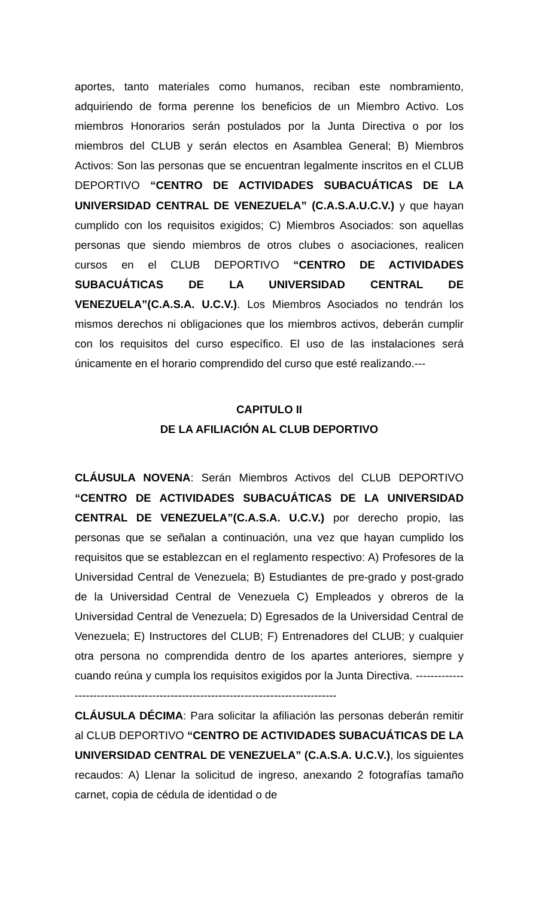aportes, tanto materiales como humanos, reciban este nombramiento, adquiriendo de forma perenne los beneficios de un Miembro Activo. Los miembros Honorarios serán postulados por la Junta Directiva o por los miembros del CLUB y serán electos en Asamblea General; B) Miembros Activos: Son las personas que se encuentran legalmente inscritos en el CLUB DEPORTIVO “CENTRO DE ACTIVIDADES SUBACUÁTICAS DE LA UNIVERSIDAD CENTRAL DE VENEZUELA” (C.A.S.A.U.C.V.) y que hayan cumplido con los requisitos exigidos; C) Miembros Asociados: son aquellas personas que siendo miembros de otros clubes o asociaciones, realicen cursos en el CLUB DEPORTIVO “CENTRO DE ACTIVIDADES SUBACUÁTICAS DE LA UNIVERSIDAD CENTRAL DE VENEZUELA”(C.A.S.A. U.C.V.). Los Miembros Asociados no tendrán los mismos derechos ni obligaciones que los miembros activos, deberán cumplir con los requisitos del curso específico. El uso de las instalaciones será únicamente en el horario comprendido del curso que esté realizando.---
CAPITULO II
DE LA AFILIACIÓN AL CLUB DEPORTIVO
CLÁUSULA NOVENA: Serán Miembros Activos del CLUB DEPORTIVO “CENTRO DE ACTIVIDADES SUBACUÁTICAS DE LA UNIVERSIDAD CENTRAL DE VENEZUELA”(C.A.S.A. U.C.V.) por derecho propio, las personas que se señalan a continuación, una vez que hayan cumplido los requisitos que se establezcan en el reglamento respectivo: A) Profesores de la Universidad Central de Venezuela; B) Estudiantes de pre-grado y post-grado de la Universidad Central de Venezuela C) Empleados y obreros de la Universidad Central de Venezuela; D) Egresados de la Universidad Central de Venezuela; E) Instructores del CLUB; F) Entrenadores del CLUB; y cualquier otra persona no comprendida dentro de los apartes anteriores, siempre y cuando reúna y cumpla los requisitos exigidos por la Junta Directiva. ------------------------------------------------------------------------------------
CLÁUSULA DÉCIMA: Para solicitar la afiliación las personas deberán remitir al CLUB DEPORTIVO “CENTRO DE ACTIVIDADES SUBACUÁTICAS DE LA UNIVERSIDAD CENTRAL DE VENEZUELA” (C.A.S.A. U.C.V.), los siguientes recaudos: A) Llenar la solicitud de ingreso, anexando 2 fotografías tamaño carnet, copia de cédula de identidad o de